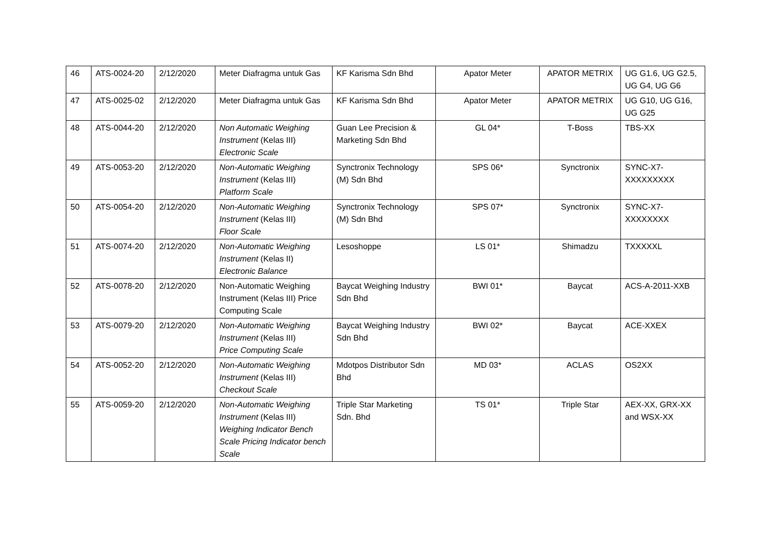| 46 | ATS-0024-20 | 2/12/2020 | Meter Diafragma untuk Gas | KF Karisma Sdn Bhd | Apator Meter | APATOR METRIX | UG G1.6, UG G2.5, UG G4, UG G6 |
| 47 | ATS-0025-02 | 2/12/2020 | Meter Diafragma untuk Gas | KF Karisma Sdn Bhd | Apator Meter | APATOR METRIX | UG G10, UG G16, UG G25 |
| 48 | ATS-0044-20 | 2/12/2020 | Non Automatic Weighing Instrument (Kelas III) Electronic Scale | Guan Lee Precision & Marketing Sdn Bhd | GL 04* | T-Boss | TBS-XX |
| 49 | ATS-0053-20 | 2/12/2020 | Non-Automatic Weighing Instrument (Kelas III) Platform Scale | Synctronix Technology (M) Sdn Bhd | SPS 06* | Synctronix | SYNC-X7-XXXXXXXXX |
| 50 | ATS-0054-20 | 2/12/2020 | Non-Automatic Weighing Instrument (Kelas III) Floor Scale | Synctronix Technology (M) Sdn Bhd | SPS 07* | Synctronix | SYNC-X7-XXXXXXXX |
| 51 | ATS-0074-20 | 2/12/2020 | Non-Automatic Weighing Instrument (Kelas II) Electronic Balance | Lesoshoppe | LS 01* | Shimadzu | TXXXXXL |
| 52 | ATS-0078-20 | 2/12/2020 | Non-Automatic Weighing Instrument (Kelas III) Price Computing Scale | Baycat Weighing Industry Sdn Bhd | BWI 01* | Baycat | ACS-A-2011-XXB |
| 53 | ATS-0079-20 | 2/12/2020 | Non-Automatic Weighing Instrument (Kelas III) Price Computing Scale | Baycat Weighing Industry Sdn Bhd | BWI 02* | Baycat | ACE-XXEX |
| 54 | ATS-0052-20 | 2/12/2020 | Non-Automatic Weighing Instrument (Kelas III) Checkout Scale | Mdotpos Distributor Sdn Bhd | MD 03* | ACLAS | OS2XX |
| 55 | ATS-0059-20 | 2/12/2020 | Non-Automatic Weighing Instrument (Kelas III) Weighing Indicator Bench Scale Pricing Indicator bench Scale | Triple Star Marketing Sdn. Bhd | TS 01* | Triple Star | AEX-XX, GRX-XX and WSX-XX |